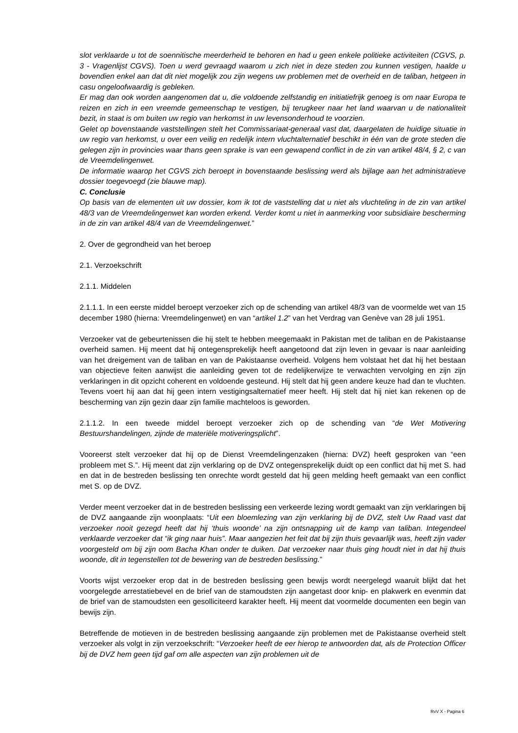slot verklaarde u tot de soennitische meerderheid te behoren en had u geen enkele politieke activiteiten (CGVS, p. 3 - Vragenlijst CGVS). Toen u werd gevraagd waarom u zich niet in deze steden zou kunnen vestigen, haalde u bovendien enkel aan dat dit niet mogelijk zou zijn wegens uw problemen met de overheid en de taliban, hetgeen in casu ongeloofwaardig is gebleken.
Er mag dan ook worden aangenomen dat u, die voldoende zelfstandig en initiatiefrijk genoeg is om naar Europa te reizen en zich in een vreemde gemeenschap te vestigen, bij terugkeer naar het land waarvan u de nationaliteit bezit, in staat is om buiten uw regio van herkomst in uw levensonderhoud te voorzien.
Gelet op bovenstaande vaststellingen stelt het Commissariaat-generaal vast dat, daargelaten de huidige situatie in uw regio van herkomst, u over een veilig en redelijk intern vluchtalternatief beschikt in één van de grote steden die gelegen zijn in provincies waar thans geen sprake is van een gewapend conflict in de zin van artikel 48/4, § 2, c van de Vreemdelingenwet.
De informatie waarop het CGVS zich beroept in bovenstaande beslissing werd als bijlage aan het administratieve dossier toegevoegd (zie blauwe map).
C. Conclusie
Op basis van de elementen uit uw dossier, kom ik tot de vaststelling dat u niet als vluchteling in de zin van artikel 48/3 van de Vreemdelingenwet kan worden erkend. Verder komt u niet in aanmerking voor subsidiaire bescherming in de zin van artikel 48/4 van de Vreemdelingenwet.”
2. Over de gegrondheid van het beroep
2.1. Verzoekschrift
2.1.1. Middelen
2.1.1.1. In een eerste middel beroept verzoeker zich op de schending van artikel 48/3 van de voormelde wet van 15 december 1980 (hierna: Vreemdelingenwet) en van “artikel 1.2” van het Verdrag van Genève van 28 juli 1951.
Verzoeker vat de gebeurtenissen die hij stelt te hebben meegemaakt in Pakistan met de taliban en de Pakistaanse overheid samen. Hij meent dat hij ontegensprekelijk heeft aangetoond dat zijn leven in gevaar is naar aanleiding van het dreigement van de taliban en van de Pakistaanse overheid. Volgens hem volstaat het dat hij het bestaan van objectieve feiten aanwijst die aanleiding geven tot de redelijkerwijze te verwachten vervolging en zijn zijn verklaringen in dit opzicht coherent en voldoende gesteund. Hij stelt dat hij geen andere keuze had dan te vluchten. Tevens voert hij aan dat hij geen intern vestigingsalternatief meer heeft. Hij stelt dat hij niet kan rekenen op de bescherming van zijn gezin daar zijn familie machteloos is geworden.
2.1.1.2. In een tweede middel beroept verzoeker zich op de schending van “de Wet Motivering Bestuurshandelingen, zijnde de materiële motiveringsplicht”.
Vooreerst stelt verzoeker dat hij op de Dienst Vreemdelingenzaken (hierna: DVZ) heeft gesproken van “een probleem met S.”. Hij meent dat zijn verklaring op de DVZ ontegensprekelijk duidt op een conflict dat hij met S. had en dat in de bestreden beslissing ten onrechte wordt gesteld dat hij geen melding heeft gemaakt van een conflict met S. op de DVZ.
Verder meent verzoeker dat in de bestreden beslissing een verkeerde lezing wordt gemaakt van zijn verklaringen bij de DVZ aangaande zijn woonplaats: “Uit een bloemlezing van zijn verklaring bij de DVZ, stelt Uw Raad vast dat verzoeker nooit gezegd heeft dat hij ‘thuis woonde’ na zijn ontsnapping uit de kamp van taliban. Integendeel verklaarde verzoeker dat “ik ging naar huis”. Maar aangezien het feit dat bij zijn thuis gevaarlijk was, heeft zijn vader voorgesteld om bij zijn oom Bacha Khan onder te duiken. Dat verzoeker naar thuis ging houdt niet in dat hij thuis woonde, dit in tegenstellen tot de bewering van de bestreden beslissing.”
Voorts wijst verzoeker erop dat in de bestreden beslissing geen bewijs wordt neergelegd waaruit blijkt dat het voorgelegde arrestatiebevel en de brief van de stamoudsten zijn aangetast door knip- en plakwerk en evenmin dat de brief van de stamoudsten een gesolliciteerd karakter heeft. Hij meent dat voormelde documenten een begin van bewijs zijn.
Betreffende de motieven in de bestreden beslissing aangaande zijn problemen met de Pakistaanse overheid stelt verzoeker als volgt in zijn verzoekschrift: “Verzoeker heeft de eer hierop te antwoorden dat, als de Protection Officer bij de DVZ hem geen tijd gaf om alle aspecten van zijn problemen uit de
RvV X - Pagina 6